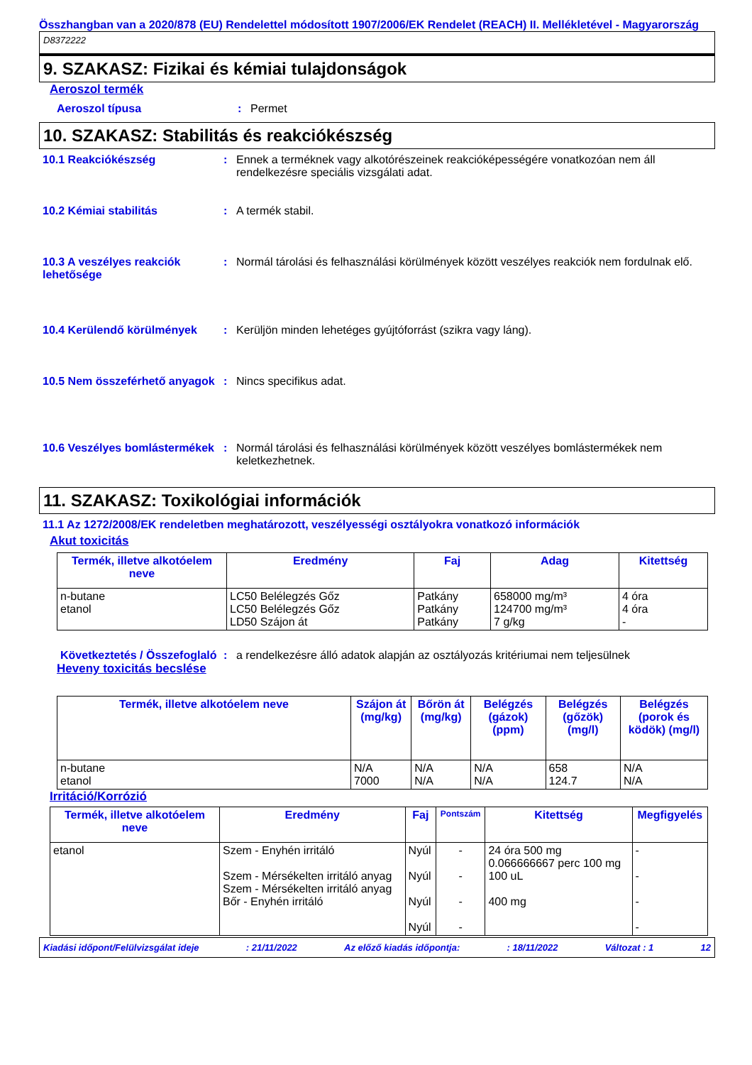Összhangban van a 2020/878 (EU) Rendelettel módosított 1907/2006/EK Rendelet (REACH) II. Mellékletével - Magyarország
D8372222
9. SZAKASZ: Fizikai és kémiai tulajdonságok
Aeroszol termék
Aeroszol típusa : Permet
10. SZAKASZ: Stabilitás és reakciókészség
10.1 Reakciókészség : Ennek a terméknek vagy alkotórészeinek reakcióképességére vonatkozóan nem áll rendelkezésre speciális vizsgálati adat.
10.2 Kémiai stabilitás : A termék stabil.
10.3 A veszélyes reakciók lehetősége
: Normál tárolási és felhasználási körülmények között veszélyes reakciók nem fordulnak elő.
10.4 Kerülendő körülmények : Kerüljön minden lehetéges gyújtóforrást (szikra vagy láng).
10.5 Nem összeférhető anyagok
: Nincs specifikus adat.
10.6 Veszélyes bomlástermékek
: Normál tárolási és felhasználási körülmények között veszélyes bomlástermékek nem keletkezhetnek.
11. SZAKASZ: Toxikológiai információk
11.1 Az 1272/2008/EK rendeletben meghatározott, veszélyességi osztályokra vonatkozó információk
Akut toxicitás
| Termék, illetve alkotóelem neve | Eredmény | Faj | Adag | Kitettség |
| --- | --- | --- | --- | --- |
| n-butane etanol | LC50 Belélegzés Gőz LC50 Belélegzés Gőz LD50 Szájon át | Patkány Patkány Patkány | 658000 mg/m³ 124700 mg/m³ 7 g/kg | 4 óra 4 óra - |
Következtetés / Összefoglaló
: a rendelkezésre álló adatok alapján az osztályozás kritériumai nem teljesülnek
Heveny toxicitás becslése
| Termék, illetve alkotóelem neve | Szájon át (mg/kg) | Bőrön át (mg/kg) | Belégzés (gázok) (ppm) | Belégzés (gőzök) (mg/l) | Belégzés (porok és ködök) (mg/l) |
| --- | --- | --- | --- | --- | --- |
| n-butane etanol | N/A 7000 | N/A N/A | N/A N/A | 658 124.7 | N/A N/A |
Irritáció/Korrózió
| Termék, illetve alkotóelem neve | Eredmény | Faj | Pontszám | Kitettség | Megfigyelés |
| --- | --- | --- | --- | --- | --- |
| etanol | Szem - Enyhén irritáló Szem - Mérsékelten irritáló anyag Szem - Mérsékelten irritáló anyag Bőr - Enyhén irritáló | Nyúl Nyúl Nyúl Nyúl | - - - - | 24 óra 500 mg 0.066666667 perc 100 mg 100 uL 400 mg | - - - - |
Kiadási időpont/Felülvizsgálat ideje: 21/11/2022 Az előző kiadás időpontja:: 18/11/2022 Változat : 1 12